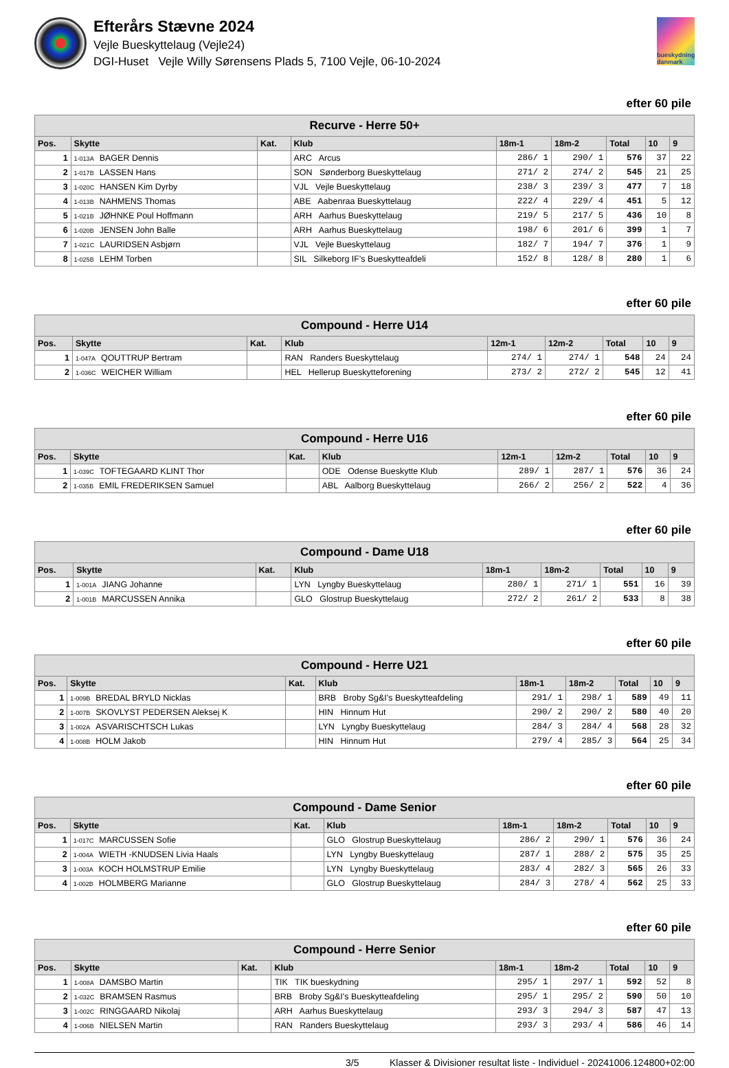Efterårs Stævne 2024
Vejle Bueskyttelaug (Vejle24)
DGI-Huset Vejle Willy Sørensens Plads 5, 7100 Vejle, 06-10-2024
bueskydning danmark
efter 60 pile
| Recurve - Herre 50+ | | | | | | | | |
| --- | --- | --- | --- | --- | --- | --- | --- | --- |
| Pos. | Skytte | Kat. | Klub | 18m-1 | 18m-2 | Total | 10 | 9 |
| 1 | 1-013A BAGER Dennis | | ARC Arcus | 286/ 1 | 290/ 1 | 576 | 37 | 22 |
| 2 | 1-017B LASSEN Hans | | SON Sønderborg Bueskyttelaug | 271/ 2 | 274/ 2 | 545 | 21 | 25 |
| 3 | 1-020C HANSEN Kim Dyrby | | VJL Vejle Bueskyttelaug | 238/ 3 | 239/ 3 | 477 | 7 | 18 |
| 4 | 1-013B NAHMENS Thomas | | ABE Aabenraa Bueskyttelaug | 222/ 4 | 229/ 4 | 451 | 5 | 12 |
| 5 | 1-021B JØHNKE Poul Hoffmann | | ARH Aarhus Bueskyttelaug | 219/ 5 | 217/ 5 | 436 | 10 | 8 |
| 6 | 1-020B JENSEN John Balle | | ARH Aarhus Bueskyttelaug | 198/ 6 | 201/ 6 | 399 | 1 | 7 |
| 7 | 1-021C LAURIDSEN Asbjørn | | VJL Vejle Bueskyttelaug | 182/ 7 | 194/ 7 | 376 | 1 | 9 |
| 8 | 1-025B LEHM Torben | | SIL Silkeborg IF's Bueskytteafdeli | 152/ 8 | 128/ 8 | 280 | 1 | 6 |
efter 60 pile
| Compound - Herre U14 | | | | | | | | |
| --- | --- | --- | --- | --- | --- | --- | --- | --- |
| Pos. | Skytte | Kat. | Klub | 12m-1 | 12m-2 | Total | 10 | 9 |
| 1 | 1-047A QOUTTRUP Bertram | | RAN Randers Bueskyttelaug | 274/ 1 | 274/ 1 | 548 | 24 | 24 |
| 2 | 1-036C WEICHER William | | HEL Hellerup Bueskytteforening | 273/ 2 | 272/ 2 | 545 | 12 | 41 |
efter 60 pile
| Compound - Herre U16 | | | | | | | | |
| --- | --- | --- | --- | --- | --- | --- | --- | --- |
| Pos. | Skytte | Kat. | Klub | 12m-1 | 12m-2 | Total | 10 | 9 |
| 1 | 1-039C TOFTEGAARD KLINT Thor | | ODE Odense Bueskytte Klub | 289/ 1 | 287/ 1 | 576 | 36 | 24 |
| 2 | 1-035B EMIL FREDERIKSEN Samuel | | ABL Aalborg Bueskyttelaug | 266/ 2 | 256/ 2 | 522 | 4 | 36 |
efter 60 pile
| Compound - Dame U18 | | | | | | | | |
| --- | --- | --- | --- | --- | --- | --- | --- | --- |
| Pos. | Skytte | Kat. | Klub | 18m-1 | 18m-2 | Total | 10 | 9 |
| 1 | 1-001A JIANG Johanne | | LYN Lyngby Bueskyttelaug | 280/ 1 | 271/ 1 | 551 | 16 | 39 |
| 2 | 1-001B MARCUSSEN Annika | | GLO Glostrup Bueskyttelaug | 272/ 2 | 261/ 2 | 533 | 8 | 38 |
efter 60 pile
| Compound - Herre U21 | | | | | | | | |
| --- | --- | --- | --- | --- | --- | --- | --- | --- |
| Pos. | Skytte | Kat. | Klub | 18m-1 | 18m-2 | Total | 10 | 9 |
| 1 | 1-009B BREDAL BRYLD Nicklas | | BRB Broby Sg&I's Bueskytteafdeling | 291/ 1 | 298/ 1 | 589 | 49 | 11 |
| 2 | 1-007B SKOVLYST PEDERSEN Aleksej K | | HIN Hinnum Hut | 290/ 2 | 290/ 2 | 580 | 40 | 20 |
| 3 | 1-002A ASVARISCHTSCH Lukas | | LYN Lyngby Bueskyttelaug | 284/ 3 | 284/ 4 | 568 | 28 | 32 |
| 4 | 1-008B HOLM Jakob | | HIN Hinnum Hut | 279/ 4 | 285/ 3 | 564 | 25 | 34 |
efter 60 pile
| Compound - Dame Senior | | | | | | | | |
| --- | --- | --- | --- | --- | --- | --- | --- | --- |
| Pos. | Skytte | Kat. | Klub | 18m-1 | 18m-2 | Total | 10 | 9 |
| 1 | 1-017C MARCUSSEN Sofie | | GLO Glostrup Bueskyttelaug | 286/ 2 | 290/ 1 | 576 | 36 | 24 |
| 2 | 1-004A WIETH -KNUDSEN Livia Haals | | LYN Lyngby Bueskyttelaug | 287/ 1 | 288/ 2 | 575 | 35 | 25 |
| 3 | 1-003A KOCH HOLMSTRUP Emilie | | LYN Lyngby Bueskyttelaug | 283/ 4 | 282/ 3 | 565 | 26 | 33 |
| 4 | 1-002B HOLMBERG Marianne | | GLO Glostrup Bueskyttelaug | 284/ 3 | 278/ 4 | 562 | 25 | 33 |
efter 60 pile
| Compound - Herre Senior | | | | | | | | |
| --- | --- | --- | --- | --- | --- | --- | --- | --- |
| Pos. | Skytte | Kat. | Klub | 18m-1 | 18m-2 | Total | 10 | 9 |
| 1 | 1-008A DAMSBO Martin | | TIK TIK bueskydning | 295/ 1 | 297/ 1 | 592 | 52 | 8 |
| 2 | 1-032C BRAMSEN Rasmus | | BRB Broby Sg&I's Bueskytteafdeling | 295/ 1 | 295/ 2 | 590 | 50 | 10 |
| 3 | 1-002C RINGGAARD Nikolaj | | ARH Aarhus Bueskyttelaug | 293/ 3 | 294/ 3 | 587 | 47 | 13 |
| 4 | 1-006B NIELSEN Martin | | RAN Randers Bueskyttelaug | 293/ 3 | 293/ 4 | 586 | 46 | 14 |
3/5 Klasser & Divisioner resultat liste - Individuel - 20241006.124800+02:00